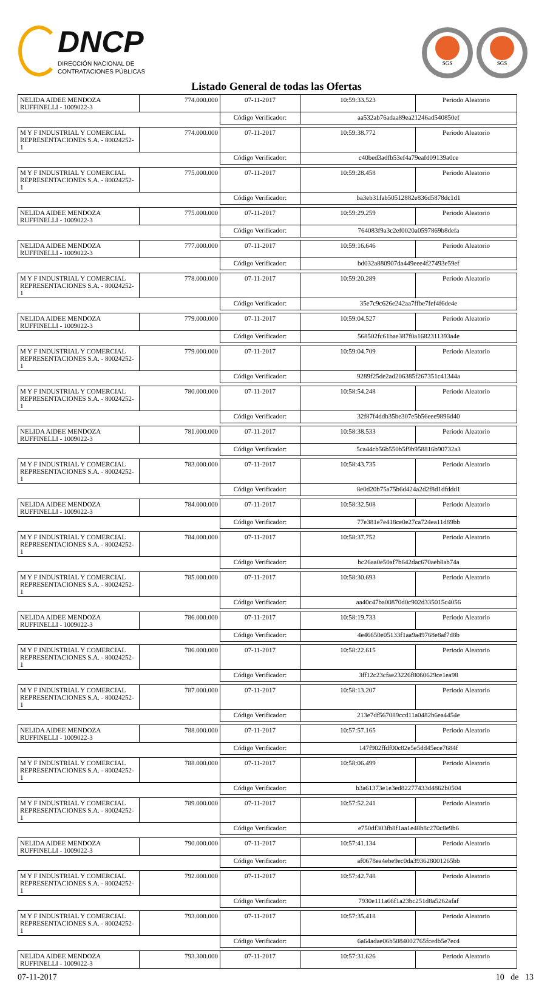DNCP
DIRECCIÓN NACIONAL DE
CONTRATACIONES PÚBLICAS
SGS SGS
Listado General de todas las Ofertas
| NELIDA AIDEE MENDOZA RUFFINELLI - 1009022-3 | 774.000.000 | 07-11-2017 | 10:59:33.523 | Periodo Aleatorio |
| | | Código Verificador: | aa532ab76adaa89ea21246ad540850ef | |
| M Y F INDUSTRIAL Y COMERCIAL REPRESENTACIONES S.A. - 80024252-1 | 774.000.000 | 07-11-2017 | 10:59:38.772 | Periodo Aleatorio |
| | | Código Verificador: | c40bed3adfb53ef4a79eafd09139a0ce | |
| M Y F INDUSTRIAL Y COMERCIAL REPRESENTACIONES S.A. - 80024252-1 | 775.000.000 | 07-11-2017 | 10:59:28.458 | Periodo Aleatorio |
| | | Código Verificador: | ba3eb31fab50512882e836d5878dc1d1 | |
| NELIDA AIDEE MENDOZA RUFFINELLI - 1009022-3 | 775.000.000 | 07-11-2017 | 10:59:29.259 | Periodo Aleatorio |
| | | Código Verificador: | 764083f9a3c2ef0020a0597869b8defa | |
| NELIDA AIDEE MENDOZA RUFFINELLI - 1009022-3 | 777.000.000 | 07-11-2017 | 10:59:16.646 | Periodo Aleatorio |
| | | Código Verificador: | bd032a880907da449eee4f27493e59ef | |
| M Y F INDUSTRIAL Y COMERCIAL REPRESENTACIONES S.A. - 80024252-1 | 778.000.000 | 07-11-2017 | 10:59:20.289 | Periodo Aleatorio |
| | | Código Verificador: | 35e7c9c626e242aa7ffbe7fef4f6de4e | |
| NELIDA AIDEE MENDOZA RUFFINELLI - 1009022-3 | 779.000.000 | 07-11-2017 | 10:59:04.527 | Periodo Aleatorio |
| | | Código Verificador: | 568502fc61bae387f0a1682311393a4e | |
| M Y F INDUSTRIAL Y COMERCIAL REPRESENTACIONES S.A. - 80024252-1 | 779.000.000 | 07-11-2017 | 10:59:04.709 | Periodo Aleatorio |
| | | Código Verificador: | 9289f25de2ad206385f267351c41344a | |
| M Y F INDUSTRIAL Y COMERCIAL REPRESENTACIONES S.A. - 80024252-1 | 780.000.000 | 07-11-2017 | 10:58:54.248 | Periodo Aleatorio |
| | | Código Verificador: | 32f87f4ddb35be307e5b56eee9896d40 | |
| NELIDA AIDEE MENDOZA RUFFINELLI - 1009022-3 | 781.000.000 | 07-11-2017 | 10:58:38.533 | Periodo Aleatorio |
| | | Código Verificador: | 5ca44cb56b550b5f9b958816b90732a3 | |
| M Y F INDUSTRIAL Y COMERCIAL REPRESENTACIONES S.A. - 80024252-1 | 783.000.000 | 07-11-2017 | 10:58:43.735 | Periodo Aleatorio |
| | | Código Verificador: | 8e0d20b75a75b6d424a2d2f8d1dfddd1 | |
| NELIDA AIDEE MENDOZA RUFFINELLI - 1009022-3 | 784.000.000 | 07-11-2017 | 10:58:32.508 | Periodo Aleatorio |
| | | Código Verificador: | 77e381e7e418ce0e27ca724ea11d89bb | |
| M Y F INDUSTRIAL Y COMERCIAL REPRESENTACIONES S.A. - 80024252-1 | 784.000.000 | 07-11-2017 | 10:58:37.752 | Periodo Aleatorio |
| | | Código Verificador: | bc26aa0e50af7b642dac670aeb8ab74a | |
| M Y F INDUSTRIAL Y COMERCIAL REPRESENTACIONES S.A. - 80024252-1 | 785.000.000 | 07-11-2017 | 10:58:30.693 | Periodo Aleatorio |
| | | Código Verificador: | aa40c47ba00870d0c902d335015c4056 | |
| NELIDA AIDEE MENDOZA RUFFINELLI - 1009022-3 | 786.000.000 | 07-11-2017 | 10:58:19.733 | Periodo Aleatorio |
| | | Código Verificador: | 4e46650e05133f1aa9a49768e8af7d8b | |
| M Y F INDUSTRIAL Y COMERCIAL REPRESENTACIONES S.A. - 80024252-1 | 786.000.000 | 07-11-2017 | 10:58:22.615 | Periodo Aleatorio |
| | | Código Verificador: | 3ff12c23cfae23226f8060629ce1ea98 | |
| M Y F INDUSTRIAL Y COMERCIAL REPRESENTACIONES S.A. - 80024252-1 | 787.000.000 | 07-11-2017 | 10:58:13.207 | Periodo Aleatorio |
| | | Código Verificador: | 213e7df567089ccd11a0482b6ea4454e | |
| NELIDA AIDEE MENDOZA RUFFINELLI - 1009022-3 | 788.000.000 | 07-11-2017 | 10:57:57.165 | Periodo Aleatorio |
| | | Código Verificador: | 147f902ffdf00c82e5e5dd45ece7684f | |
| M Y F INDUSTRIAL Y COMERCIAL REPRESENTACIONES S.A. - 80024252-1 | 788.000.000 | 07-11-2017 | 10:58:06.499 | Periodo Aleatorio |
| | | Código Verificador: | b3a61373e1e3ed82277433d4862b0504 | |
| M Y F INDUSTRIAL Y COMERCIAL REPRESENTACIONES S.A. - 80024252-1 | 789.000.000 | 07-11-2017 | 10:57:52.241 | Periodo Aleatorio |
| | | Código Verificador: | e750df303fb8f1aa1e48b8c270c8e9b6 | |
| NELIDA AIDEE MENDOZA RUFFINELLI - 1009022-3 | 790.000.000 | 07-11-2017 | 10:57:41.134 | Periodo Aleatorio |
| | | Código Verificador: | af0678ea4ebe9ec0da393628001265bb | |
| M Y F INDUSTRIAL Y COMERCIAL REPRESENTACIONES S.A. - 80024252-1 | 792.000.000 | 07-11-2017 | 10:57:42.748 | Periodo Aleatorio |
| | | Código Verificador: | 7930e111a66f1a23bc251d8a5262afaf | |
| M Y F INDUSTRIAL Y COMERCIAL REPRESENTACIONES S.A. - 80024252-1 | 793.000.000 | 07-11-2017 | 10:57:35.418 | Periodo Aleatorio |
| | | Código Verificador: | 6a64adae06b5084002765fcedb5e7ec4 | |
| NELIDA AIDEE MENDOZA RUFFINELLI - 1009022-3 | 793.300.000 | 07-11-2017 | 10:57:31.626 | Periodo Aleatorio |
07-11-2017 10 de 13